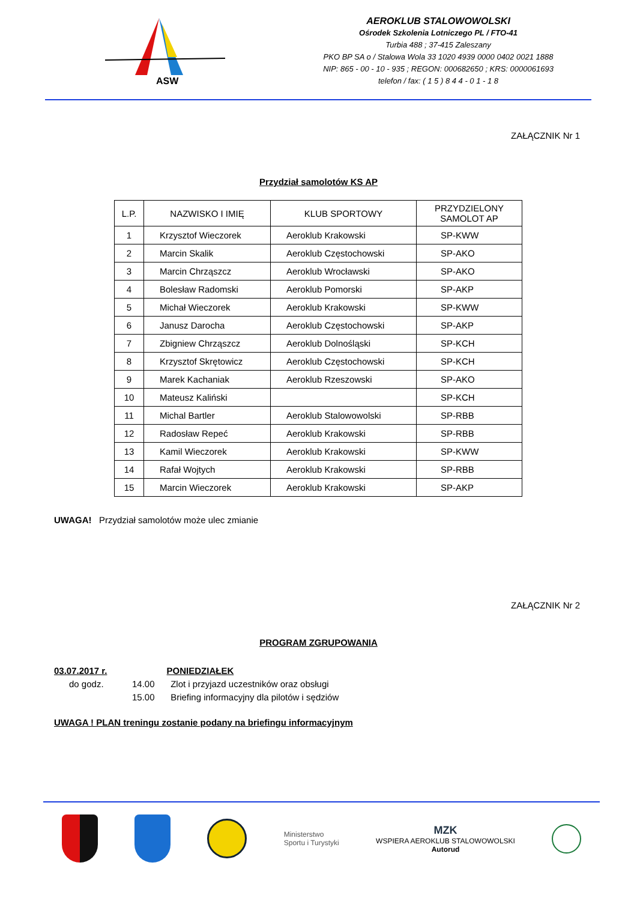ASW
AEROKLUB STALOWOWOLSKI
Ośrodek Szkolenia Lotniczego PL / FTO-41
Turbia 488 ; 37-415 Zaleszany
PKO BP SA o / Stalowa Wola 33 1020 4939 0000 0402 0021 1888
NIP: 865 - 00 - 10 - 935 ; REGON: 000682650 ; KRS: 0000061693
telefon / fax: ( 1 5 ) 8 4 4 - 0 1 - 1 8
ZAŁĄCZNIK Nr 1
Przydział samolotów KS AP
| L.P. | NAZWISKO I IMIĘ | KLUB SPORTOWY | PRZYDZIELONY SAMOLOT AP |
| --- | --- | --- | --- |
| 1 | Krzysztof Wieczorek | Aeroklub Krakowski | SP-KWW |
| 2 | Marcin Skalik | Aeroklub Częstochowski | SP-AKO |
| 3 | Marcin Chrząszcz | Aeroklub Wrocławski | SP-AKO |
| 4 | Bolesław Radomski | Aeroklub Pomorski | SP-AKP |
| 5 | Michał Wieczorek | Aeroklub Krakowski | SP-KWW |
| 6 | Janusz Darocha | Aeroklub Częstochowski | SP-AKP |
| 7 | Zbigniew Chrząszcz | Aeroklub Dolnośląski | SP-KCH |
| 8 | Krzysztof Skrętowicz | Aeroklub Częstochowski | SP-KCH |
| 9 | Marek Kachaniak | Aeroklub Rzeszowski | SP-AKO |
| 10 | Mateusz Kaliński | | SP-KCH |
| 11 | Michal Bartler | Aeroklub Stalowowolski | SP-RBB |
| 12 | Radosław Repeć | Aeroklub Krakowski | SP-RBB |
| 13 | Kamil Wieczorek | Aeroklub Krakowski | SP-KWW |
| 14 | Rafał Wojtych | Aeroklub Krakowski | SP-RBB |
| 15 | Marcin Wieczorek | Aeroklub Krakowski | SP-AKP |
UWAGA! Przydział samolotów może ulec zmianie
ZAŁĄCZNIK Nr 2
PROGRAM ZGRUPOWANIA
03.07.2017 r. PONIEDZIAŁEK
do godz. 14.00 Zlot i przyjazd uczestników oraz obsługi
15.00 Briefing informacyjny dla pilotów i sędziów
UWAGA ! PLAN treningu zostanie podany na briefingu informacyjnym
Ministerstwo
Sportu i Turystyki
MZK
WSPIERA AEROKLUB STALOWOWOLSKI
Autorud